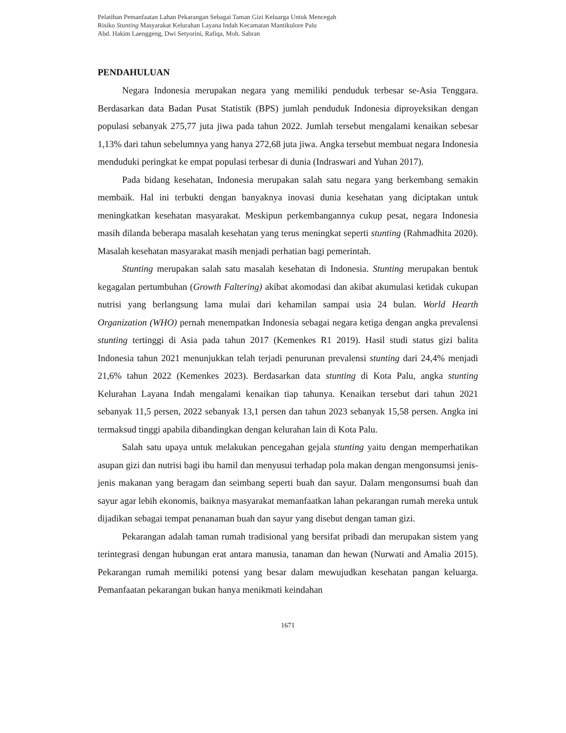Pelatihan Pemanfaatan Lahan Pekarangan Sebagai Taman Gizi Keluarga Untuk Mencegah
Risiko Stunting Masyarakat Kelurahan Layana Indah Kecamatan Mantikulore Palu
Abd. Hakim Laenggeng, Dwi Setyorini, Rafiqa, Moh. Sabran
PENDAHULUAN
Negara Indonesia merupakan negara yang memiliki penduduk terbesar se-Asia Tenggara. Berdasarkan data Badan Pusat Statistik (BPS) jumlah penduduk Indonesia diproyeksikan dengan populasi sebanyak 275,77 juta jiwa pada tahun 2022. Jumlah tersebut mengalami kenaikan sebesar 1,13% dari tahun sebelumnya yang hanya 272,68 juta jiwa. Angka tersebut membuat negara Indonesia menduduki peringkat ke empat populasi terbesar di dunia (Indraswari and Yuhan 2017).
Pada bidang kesehatan, Indonesia merupakan salah satu negara yang berkembang semakin membaik. Hal ini terbukti dengan banyaknya inovasi dunia kesehatan yang diciptakan untuk meningkatkan kesehatan masyarakat. Meskipun perkembangannya cukup pesat, negara Indonesia masih dilanda beberapa masalah kesehatan yang terus meningkat seperti stunting (Rahmadhita 2020). Masalah kesehatan masyarakat masih menjadi perhatian bagi pemerintah.
Stunting merupakan salah satu masalah kesehatan di Indonesia. Stunting merupakan bentuk kegagalan pertumbuhan (Growth Faltering) akibat akomodasi dan akibat akumulasi ketidak cukupan nutrisi yang berlangsung lama mulai dari kehamilan sampai usia 24 bulan. World Hearth Organization (WHO) pernah menempatkan Indonesia sebagai negara ketiga dengan angka prevalensi stunting tertinggi di Asia pada tahun 2017 (Kemenkes R1 2019). Hasil studi status gizi balita Indonesia tahun 2021 menunjukkan telah terjadi penurunan prevalensi stunting dari 24,4% menjadi 21,6% tahun 2022 (Kemenkes 2023). Berdasarkan data stunting di Kota Palu, angka stunting Kelurahan Layana Indah mengalami kenaikan tiap tahunya. Kenaikan tersebut dari tahun 2021 sebanyak 11,5 persen, 2022 sebanyak 13,1 persen dan tahun 2023 sebanyak 15,58 persen. Angka ini termaksud tinggi apabila dibandingkan dengan kelurahan lain di Kota Palu.
Salah satu upaya untuk melakukan pencegahan gejala stunting yaitu dengan memperhatikan asupan gizi dan nutrisi bagi ibu hamil dan menyusui terhadap pola makan dengan mengonsumsi jenis-jenis makanan yang beragam dan seimbang seperti buah dan sayur. Dalam mengonsumsi buah dan sayur agar lebih ekonomis, baiknya masyarakat memanfaatkan lahan pekarangan rumah mereka untuk dijadikan sebagai tempat penanaman buah dan sayur yang disebut dengan taman gizi.
Pekarangan adalah taman rumah tradisional yang bersifat pribadi dan merupakan sistem yang terintegrasi dengan hubungan erat antara manusia, tanaman dan hewan (Nurwati and Amalia 2015). Pekarangan rumah memiliki potensi yang besar dalam mewujudkan kesehatan pangan keluarga. Pemanfaatan pekarangan bukan hanya menikmati keindahan
1671